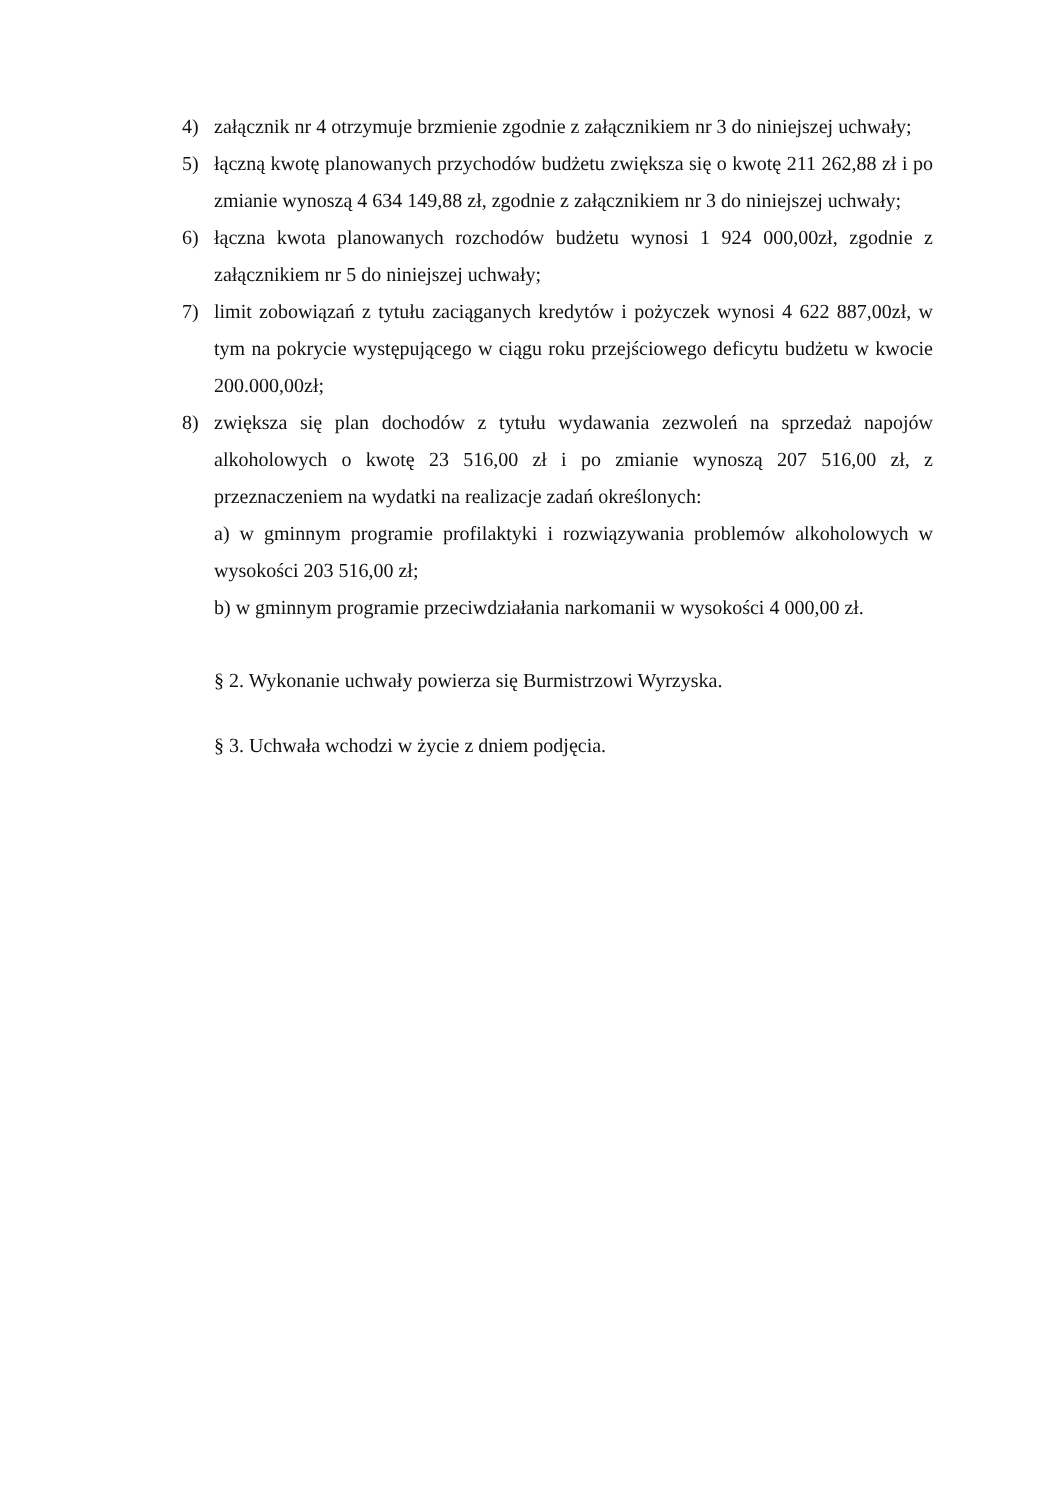4) załącznik nr 4 otrzymuje brzmienie zgodnie z załącznikiem nr 3 do niniejszej uchwały;
5) łączną kwotę planowanych przychodów budżetu zwiększa się o kwotę 211 262,88 zł i po zmianie wynoszą 4 634 149,88 zł, zgodnie z załącznikiem nr 3 do niniejszej uchwały;
6) łączna kwota planowanych rozchodów budżetu wynosi 1 924 000,00zł, zgodnie z załącznikiem nr 5 do niniejszej uchwały;
7) limit zobowiązań z tytułu zaciąganych kredytów i pożyczek wynosi 4 622 887,00zł, w tym na pokrycie występującego w ciągu roku przejściowego deficytu budżetu w kwocie 200.000,00zł;
8) zwiększa się plan dochodów z tytułu wydawania zezwoleń na sprzedaż napojów alkoholowych o kwotę 23 516,00 zł i po zmianie wynoszą 207 516,00 zł, z przeznaczeniem na wydatki na realizacje zadań określonych:
a) w gminnym programie profilaktyki i rozwiązywania problemów alkoholowych w wysokości 203 516,00 zł;
b) w gminnym programie przeciwdziałania narkomanii w wysokości 4 000,00 zł.
§ 2. Wykonanie uchwały powierza się Burmistrzowi Wyrzyska.
§ 3. Uchwała wchodzi w życie z dniem podjęcia.